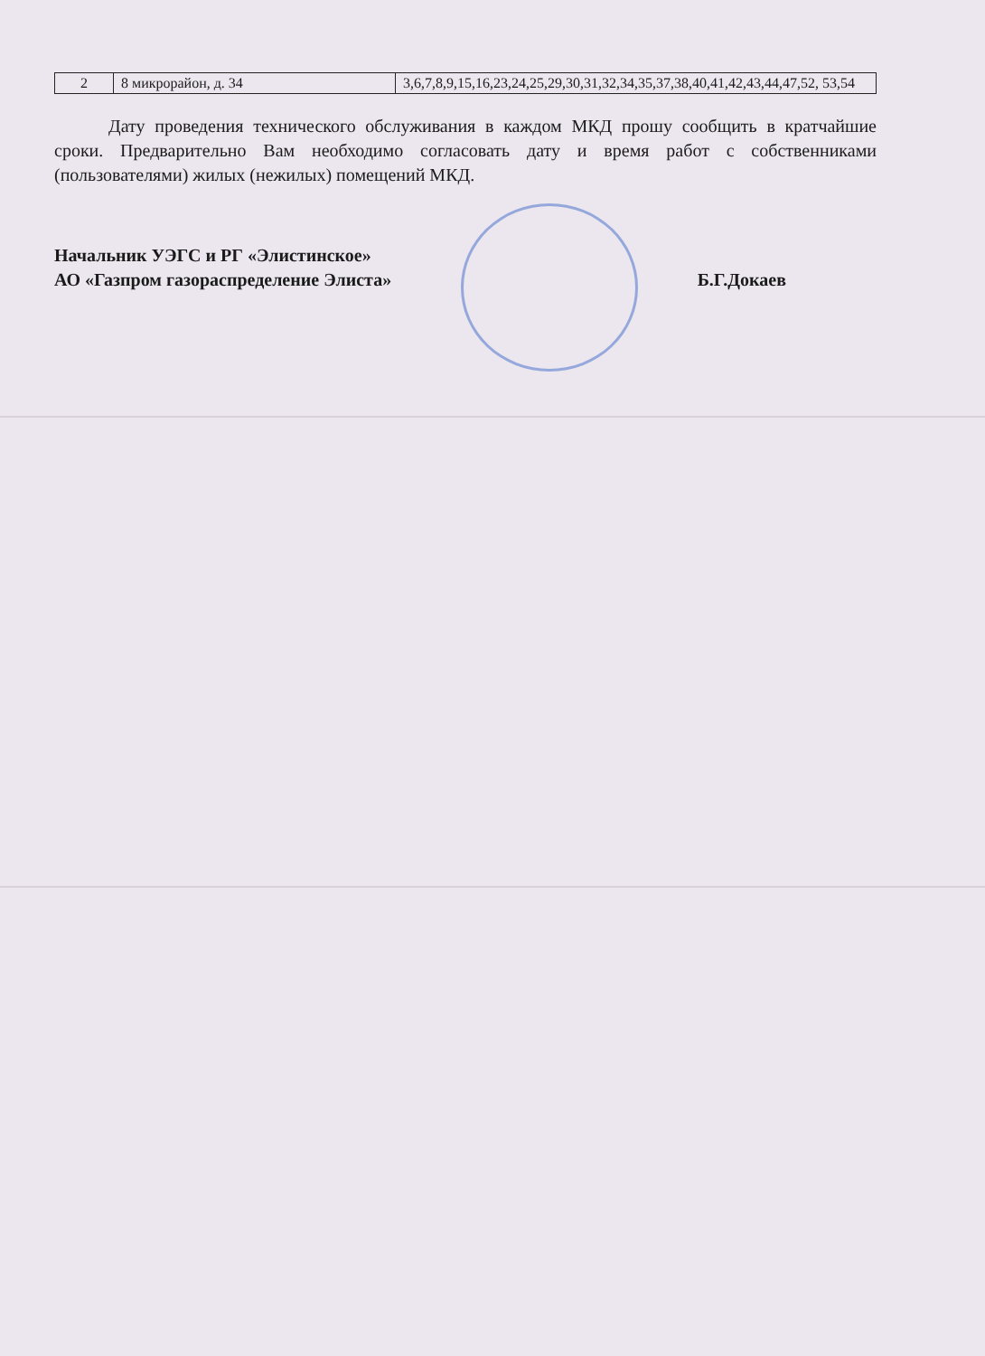| 2 | 8 микрорайон, д. 34 | 3,6,7,8,9,15,16,23,24,25,29,30,31,32,34,35,37,38,40,41,42,43,44,47,52, 53,54 |
Дату проведения технического обслуживания в каждом МКД прошу сообщить в кратчайшие сроки. Предварительно Вам необходимо согласовать дату и время работ с собственниками (пользователями) жилых (нежилых) помещений МКД.
Начальник УЭГС и РГ «Элистинское»
АО «Газпром газораспределение Элиста»
Б.Г.Докаев